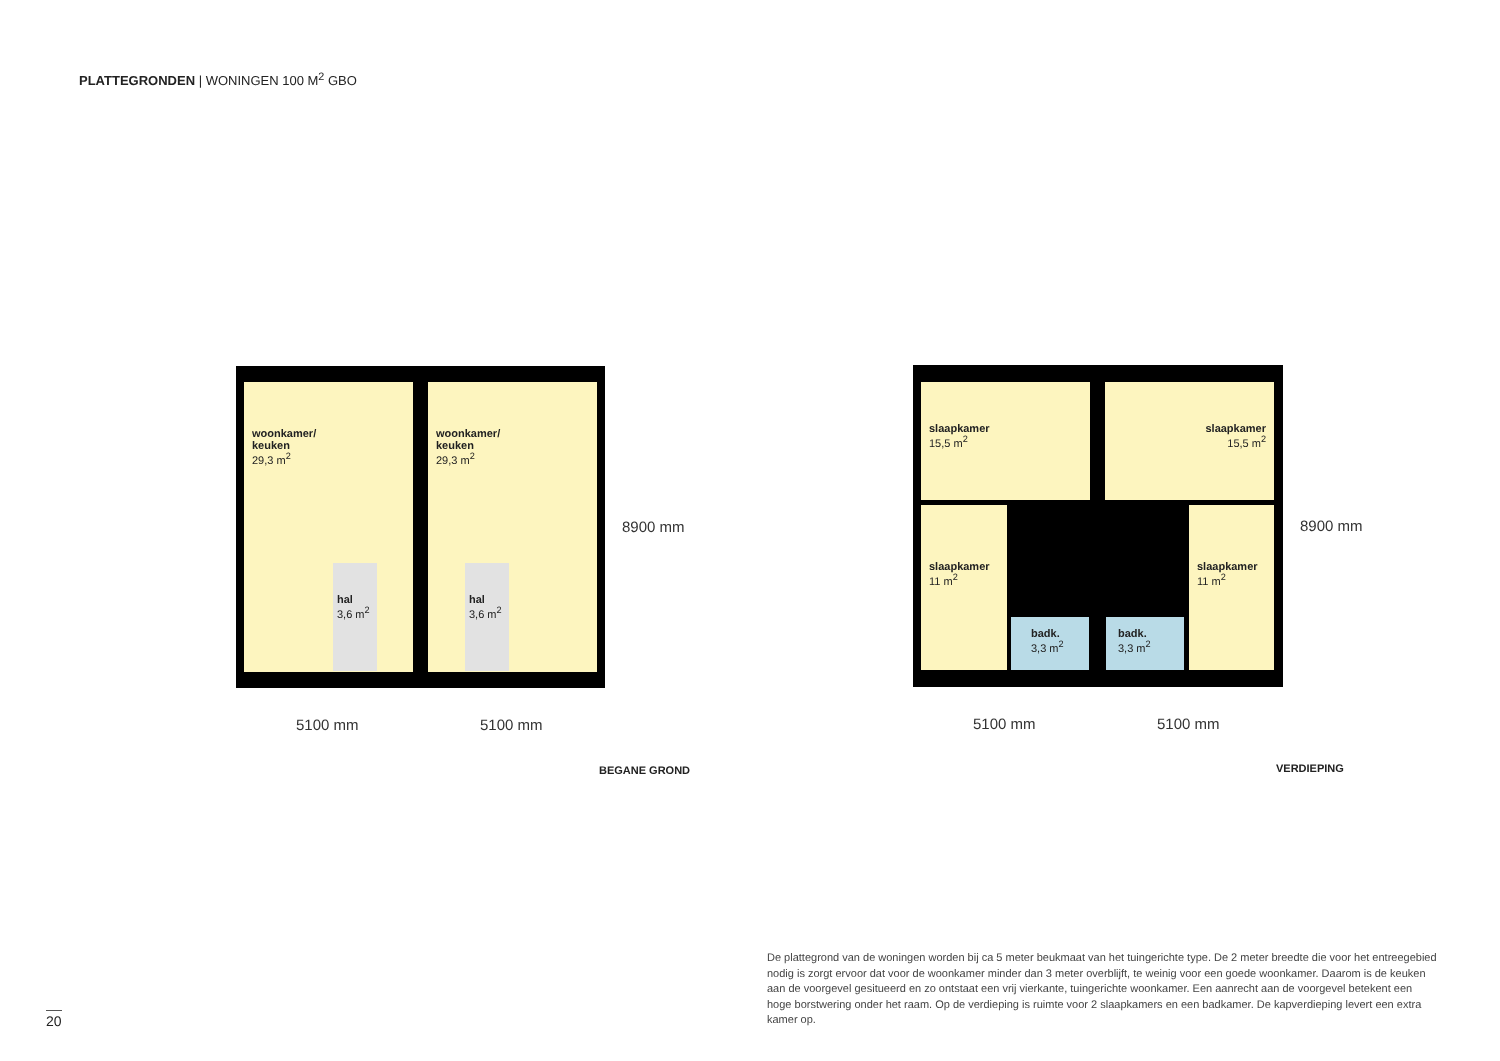PLATTEGRONDEN | WONINGEN 100 M<sup>2</sup> GBO
woonkamer/
keuken
29,3 m<sup>2</sup>
woonkamer/
keuken
29,3 m<sup>2</sup>
hal
3,6 m<sup>2</sup>
hal
3,6 m<sup>2</sup>
8900 mm
5100 mm 5100 mm
BEGANE GROND
slaapkamer
15,5 m<sup>2</sup>
slaapkamer
15,5 m<sup>2</sup>
slaapkamer
11 m<sup>2</sup>
badk.
3,3 m<sup>2</sup>
badk.
3,3 m<sup>2</sup>
slaapkamer
11 m<sup>2</sup>
8900 mm
5100 mm 5100 mm
VERDIEPING
De plattegrond van de woningen worden bij ca 5 meter beukmaat van het tuingerichte type. De 2 meter breedte die voor het entreegebied nodig is zorgt ervoor dat voor de woonkamer minder dan 3 meter overblijft, te weinig voor een goede woonkamer. Daarom is de keuken aan de voorgevel gesitueerd en zo ontstaat een vrij vierkante, tuingerichte woonkamer. Een aanrecht aan de voorgevel betekent een hoge borstwering onder het raam. Op de verdieping is ruimte voor 2 slaapkamers en een badkamer. De kapverdieping levert een extra kamer op.
20